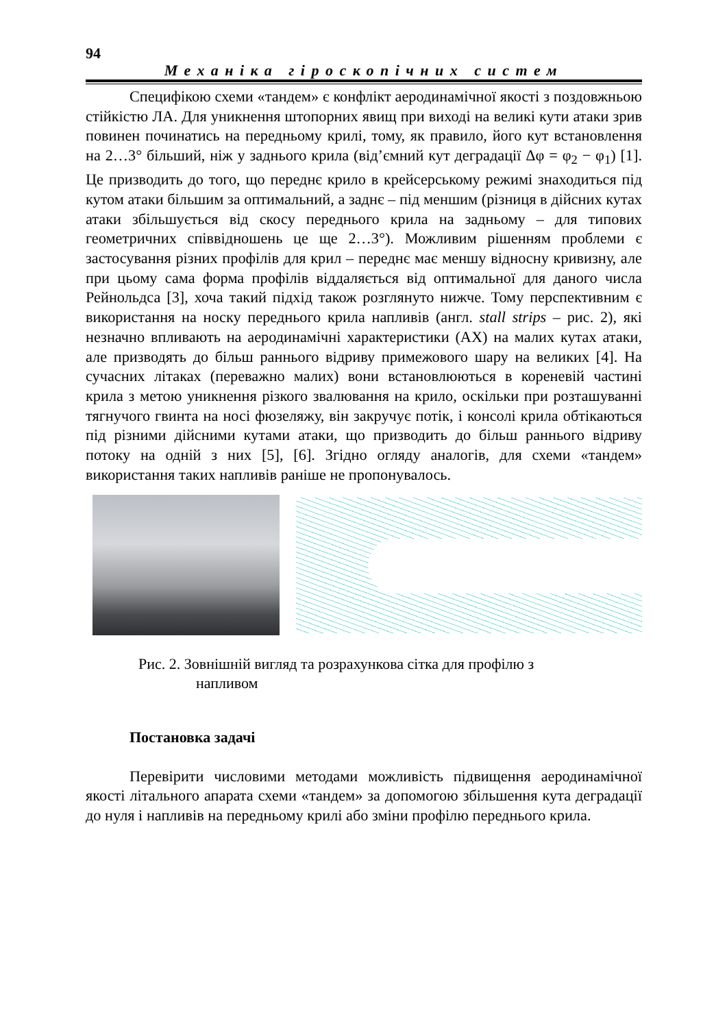94
Механіка гіроскопічних систем
Специфікою схеми «тандем» є конфлікт аеродинамічної якості з поздовжньою стійкістю ЛА. Для уникнення штопорних явищ при виході на великі кути атаки зрив повинен починатись на передньому крилі, тому, як правило, його кут встановлення на 2…3° більший, ніж у заднього крила (від’ємний кут деградації Δφ = φ<sub>2</sub> − φ<sub>1</sub>) [1]. Це призводить до того, що переднє крило в крейсерському режимі знаходиться під кутом атаки більшим за оптимальний, а заднє – під меншим (різниця в дійсних кутах атаки збільшується від скосу переднього крила на задньому – для типових геометричних співвідношень це ще 2…3°). Можливим рішенням проблеми є застосування різних профілів для крил – переднє має меншу відносну кривизну, але при цьому сама форма профілів віддаляється від оптимальної для даного числа Рейнольдса [3], хоча такий підхід також розглянуто нижче. Тому перспективним є використання на носку переднього крила напливів (англ. stall strips – рис. 2), які незначно впливають на аеродинамічні характеристики (АХ) на малих кутах атаки, але призводять до більш раннього відриву примежового шару на великих [4]. На сучасних літаках (переважно малих) вони встановлюються в кореневій частині крила з метою уникнення різкого звалювання на крило, оскільки при розташуванні тягнучого гвинта на носі фюзеляжу, він закручує потік, і консолі крила обтікаються під різними дійсними кутами атаки, що призводить до більш раннього відриву потоку на одній з них [5], [6]. Згідно огляду аналогів, для схеми «тандем» використання таких напливів раніше не пропонувалось.
Рис. 2. Зовнішній вигляд та розрахункова сітка для профілю з
напливом
Постановка задачі
Перевірити числовими методами можливість підвищення аеродинамічної якості літального апарата схеми «тандем» за допомогою збільшення кута деградації до нуля і напливів на передньому крилі або зміни профілю переднього крила.